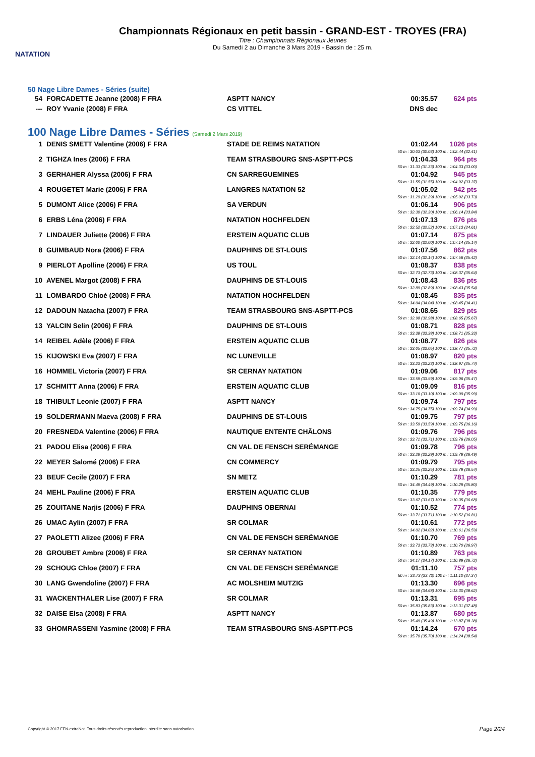NATATION
Championnats Régionaux en petit bassin - GRAND-EST - TROYES (FRA)
Titre : Championnats Régionaux Jeunes
Du Samedi 2 au Dimanche 3 Mars 2019 - Bassin de : 25 m.
50 Nage Libre Dames - Séries (suite)
| 54 | FORCADETTE Jeanne (2008) F FRA | ASPTT NANCY | 00:35.57 | 624 pts |
| --- | ROY Yvanie (2008) F FRA | CS VITTEL | DNS dec | |
100 Nage Libre Dames - Séries (Samedi 2 Mars 2019)
| 1 | DENIS SMETT Valentine (2006) F FRA | STADE DE REIMS NATATION | 01:02.44 | 1026 pts |
| 50 m : 30.03 (30.03) 100 m : 1:02.44 (32.41) | | | | |
| 2 | TIGHZA Ines (2006) F FRA | TEAM STRASBOURG SNS-ASPTT-PCS | 01:04.33 | 964 pts |
| 50 m : 31.33 (31.33) 100 m : 1:04.33 (33.00) | | | | |
| 3 | GERHAHER Alyssa (2006) F FRA | CN SARREGUEMINES | 01:04.92 | 945 pts |
| 50 m : 31.55 (31.55) 100 m : 1:04.92 (33.37) | | | | |
| 4 | ROUGETET Marie (2006) F FRA | LANGRES NATATION 52 | 01:05.02 | 942 pts |
| 50 m : 31.29 (31.29) 100 m : 1:05.02 (33.73) | | | | |
| 5 | DUMONT Alice (2006) F FRA | SA VERDUN | 01:06.14 | 906 pts |
| 50 m : 32.30 (32.30) 100 m : 1:06.14 (33.84) | | | | |
| 6 | ERBS Léna (2006) F FRA | NATATION HOCHFELDEN | 01:07.13 | 876 pts |
| 50 m : 32.52 (32.52) 100 m : 1:07.13 (34.61) | | | | |
| 7 | LINDAUER Juliette (2006) F FRA | ERSTEIN AQUATIC CLUB | 01:07.14 | 875 pts |
| 50 m : 32.00 (32.00) 100 m : 1:07.14 (35.14) | | | | |
| 8 | GUIMBAUD Nora (2006) F FRA | DAUPHINS DE ST-LOUIS | 01:07.56 | 862 pts |
| 50 m : 32.14 (32.14) 100 m : 1:07.56 (35.42) | | | | |
| 9 | PIERLOT Apolline (2006) F FRA | US TOUL | 01:08.37 | 838 pts |
| 50 m : 32.73 (32.73) 100 m : 1:08.37 (35.64) | | | | |
| 10 | AVENEL Margot (2008) F FRA | DAUPHINS DE ST-LOUIS | 01:08.43 | 836 pts |
| 50 m : 32.89 (32.89) 100 m : 1:08.43 (35.54) | | | | |
| 11 | LOMBARDO Chloé (2008) F FRA | NATATION HOCHFELDEN | 01:08.45 | 835 pts |
| 50 m : 34.04 (34.04) 100 m : 1:08.45 (34.41) | | | | |
| 12 | DADOUN Natacha (2007) F FRA | TEAM STRASBOURG SNS-ASPTT-PCS | 01:08.65 | 829 pts |
| 50 m : 32.98 (32.98) 100 m : 1:08.65 (35.67) | | | | |
| 13 | YALCIN Selin (2006) F FRA | DAUPHINS DE ST-LOUIS | 01:08.71 | 828 pts |
| 50 m : 33.38 (33.38) 100 m : 1:08.71 (35.33) | | | | |
| 14 | REIBEL Adèle (2006) F FRA | ERSTEIN AQUATIC CLUB | 01:08.77 | 826 pts |
| 50 m : 33.05 (33.05) 100 m : 1:08.77 (35.72) | | | | |
| 15 | KIJOWSKI Eva (2007) F FRA | NC LUNEVILLE | 01:08.97 | 820 pts |
| 50 m : 33.23 (33.23) 100 m : 1:08.97 (35.74) | | | | |
| 16 | HOMMEL Victoria (2007) F FRA | SR CERNAY NATATION | 01:09.06 | 817 pts |
| 50 m : 33.59 (33.59) 100 m : 1:09.06 (35.47) | | | | |
| 17 | SCHMITT Anna (2006) F FRA | ERSTEIN AQUATIC CLUB | 01:09.09 | 816 pts |
| 50 m : 33.10 (33.10) 100 m : 1:09.09 (35.99) | | | | |
| 18 | THIBULT Leonie (2007) F FRA | ASPTT NANCY | 01:09.74 | 797 pts |
| 50 m : 34.75 (34.75) 100 m : 1:09.74 (34.99) | | | | |
| 19 | SOLDERMANN Maeva (2008) F FRA | DAUPHINS DE ST-LOUIS | 01:09.75 | 797 pts |
| 50 m : 33.59 (33.59) 100 m : 1:09.75 (36.16) | | | | |
| 20 | FRESNEDA Valentine (2006) F FRA | NAUTIQUE ENTENTE CHÂLONS | 01:09.76 | 796 pts |
| 50 m : 33.71 (33.71) 100 m : 1:09.76 (36.05) | | | | |
| 21 | PADOU Elisa (2006) F FRA | CN VAL DE FENSCH SERÉMANGE | 01:09.78 | 796 pts |
| 50 m : 33.29 (33.29) 100 m : 1:09.78 (36.49) | | | | |
| 22 | MEYER Salomé (2006) F FRA | CN COMMERCY | 01:09.79 | 795 pts |
| 50 m : 33.25 (33.25) 100 m : 1:09.79 (36.54) | | | | |
| 23 | BEUF Cecile (2007) F FRA | SN METZ | 01:10.29 | 781 pts |
| 50 m : 34.49 (34.49) 100 m : 1:10.29 (35.80) | | | | |
| 24 | MEHL Pauline (2006) F FRA | ERSTEIN AQUATIC CLUB | 01:10.35 | 779 pts |
| 50 m : 33.67 (33.67) 100 m : 1:10.35 (36.68) | | | | |
| 25 | ZOUITANE Narjis (2006) F FRA | DAUPHINS OBERNAI | 01:10.52 | 774 pts |
| 50 m : 33.71 (33.71) 100 m : 1:10.52 (36.81) | | | | |
| 26 | UMAC Aylin (2007) F FRA | SR COLMAR | 01:10.61 | 772 pts |
| 50 m : 34.02 (34.02) 100 m : 1:10.61 (36.59) | | | | |
| 27 | PAOLETTI Alizee (2006) F FRA | CN VAL DE FENSCH SERÉMANGE | 01:10.70 | 769 pts |
| 50 m : 33.73 (33.73) 100 m : 1:10.70 (36.97) | | | | |
| 28 | GROUBET Ambre (2006) F FRA | SR CERNAY NATATION | 01:10.89 | 763 pts |
| 50 m : 34.17 (34.17) 100 m : 1:10.89 (36.72) | | | | |
| 29 | SCHOUG Chloe (2007) F FRA | CN VAL DE FENSCH SERÉMANGE | 01:11.10 | 757 pts |
| 50 m : 33.73 (33.73) 100 m : 1:11.10 (37.37) | | | | |
| 30 | LANG Gwendoline (2007) F FRA | AC MOLSHEIM MUTZIG | 01:13.30 | 696 pts |
| 50 m : 34.68 (34.68) 100 m : 1:13.30 (38.62) | | | | |
| 31 | WACKENTHALER Lise (2007) F FRA | SR COLMAR | 01:13.31 | 695 pts |
| 50 m : 35.83 (35.83) 100 m : 1:13.31 (37.48) | | | | |
| 32 | DAISE Elsa (2008) F FRA | ASPTT NANCY | 01:13.87 | 680 pts |
| 50 m : 35.49 (35.49) 100 m : 1:13.87 (38.38) | | | | |
| 33 | GHOMRASSENI Yasmine (2008) F FRA | TEAM STRASBOURG SNS-ASPTT-PCS | 01:14.24 | 670 pts |
| 50 m : 35.70 (35.70) 100 m : 1:14.24 (38.54) | | | | |
Copyright © 2017 FFN-extraNat. Tous droits réservés reproduction interdite sans autorisation.
Page 2/24